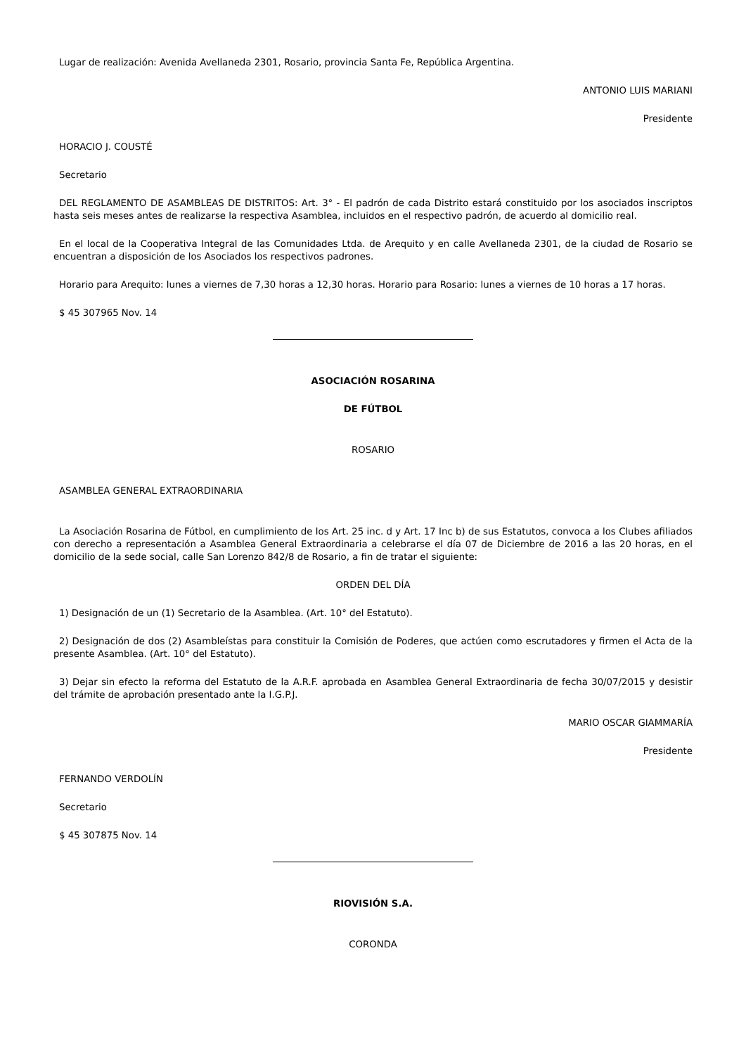Lugar de realización: Avenida Avellaneda 2301, Rosario, provincia Santa Fe, República Argentina.
ANTONIO LUIS MARIANI
Presidente
HORACIO J. COUSTÉ
Secretario
DEL REGLAMENTO DE ASAMBLEAS DE DISTRITOS: Art. 3° - El padrón de cada Distrito estará constituido por los asociados inscriptos hasta seis meses antes de realizarse la respectiva Asamblea, incluidos en el respectivo padrón, de acuerdo al domicilio real.
En el local de la Cooperativa Integral de las Comunidades Ltda. de Arequito y en calle Avellaneda 2301, de la ciudad de Rosario se encuentran a disposición de los Asociados los respectivos padrones.
Horario para Arequito: lunes a viernes de 7,30 horas a 12,30 horas. Horario para Rosario: lunes a viernes de 10 horas a 17 horas.
$ 45 307965 Nov. 14
ASOCIACIÓN ROSARINA
DE FÚTBOL
ROSARIO
ASAMBLEA GENERAL EXTRAORDINARIA
La Asociación Rosarina de Fútbol, en cumplimiento de los Art. 25 inc. d y Art. 17 Inc b) de sus Estatutos, convoca a los Clubes afiliados con derecho a representación a Asamblea General Extraordinaria a celebrarse el día 07 de Diciembre de 2016 a las 20 horas, en el domicilio de la sede social, calle San Lorenzo 842/8 de Rosario, a fin de tratar el siguiente:
ORDEN DEL DÍA
1) Designación de un (1) Secretario de la Asamblea. (Art. 10° del Estatuto).
2) Designación de dos (2) Asambleístas para constituir la Comisión de Poderes, que actúen como escrutadores y firmen el Acta de la presente Asamblea. (Art. 10° del Estatuto).
3) Dejar sin efecto la reforma del Estatuto de la A.R.F. aprobada en Asamblea General Extraordinaria de fecha 30/07/2015 y desistir del trámite de aprobación presentado ante la I.G.P.J.
MARIO OSCAR GIAMMARÍA
Presidente
FERNANDO VERDOLÍN
Secretario
$ 45 307875 Nov. 14
RIOVISIÓN S.A.
CORONDA